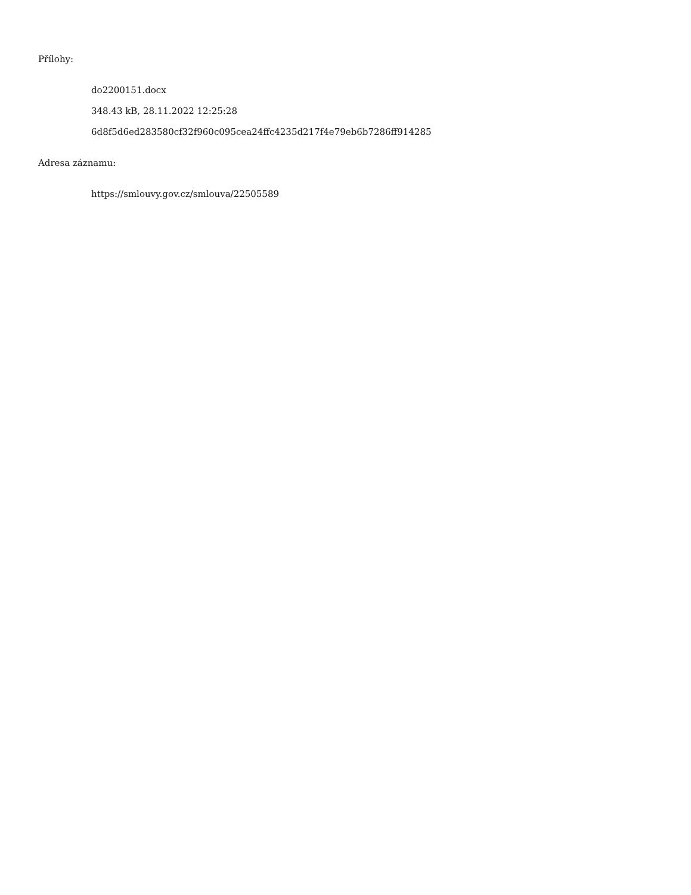Přílohy:
do2200151.docx
348.43 kB, 28.11.2022 12:25:28
6d8f5d6ed283580cf32f960c095cea24ffc4235d217f4e79eb6b7286ff914285
Adresa záznamu:
https://smlouvy.gov.cz/smlouva/22505589